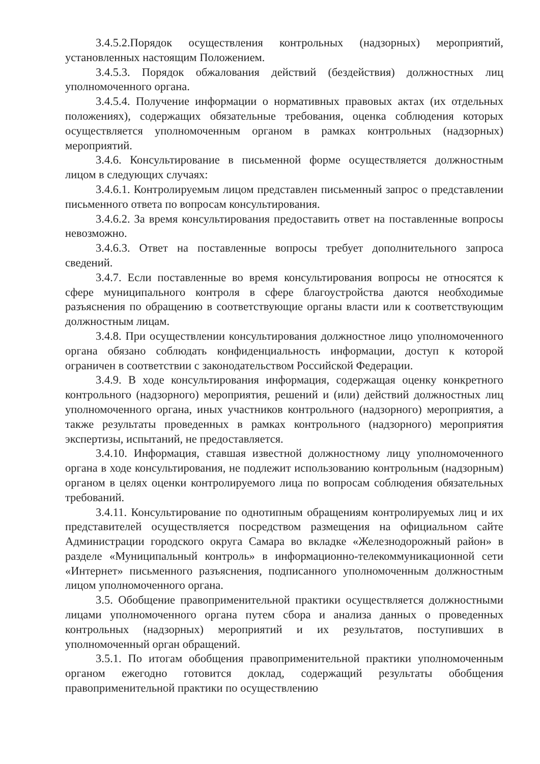3.4.5.2.Порядок осуществления контрольных (надзорных) мероприятий, установленных настоящим Положением.
3.4.5.3. Порядок обжалования действий (бездействия) должностных лиц уполномоченного органа.
3.4.5.4. Получение информации о нормативных правовых актах (их отдельных положениях), содержащих обязательные требования, оценка соблюдения которых осуществляется уполномоченным органом в рамках контрольных (надзорных) мероприятий.
3.4.6. Консультирование в письменной форме осуществляется должностным лицом в следующих случаях:
3.4.6.1. Контролируемым лицом представлен письменный запрос о представлении письменного ответа по вопросам консультирования.
3.4.6.2. За время консультирования предоставить ответ на поставленные вопросы невозможно.
3.4.6.3. Ответ на поставленные вопросы требует дополнительного запроса сведений.
3.4.7. Если поставленные во время консультирования вопросы не относятся к сфере муниципального контроля в сфере благоустройства даются необходимые разъяснения по обращению в соответствующие органы власти или к соответствующим должностным лицам.
3.4.8. При осуществлении консультирования должностное лицо уполномоченного органа обязано соблюдать конфиденциальность информации, доступ к которой ограничен в соответствии с законодательством Российской Федерации.
3.4.9. В ходе консультирования информация, содержащая оценку конкретного контрольного (надзорного) мероприятия, решений и (или) действий должностных лиц уполномоченного органа, иных участников контрольного (надзорного) мероприятия, а также результаты проведенных в рамках контрольного (надзорного) мероприятия экспертизы, испытаний, не предоставляется.
3.4.10. Информация, ставшая известной должностному лицу уполномоченного органа в ходе консультирования, не подлежит использованию контрольным (надзорным) органом в целях оценки контролируемого лица по вопросам соблюдения обязательных требований.
3.4.11. Консультирование по однотипным обращениям контролируемых лиц и их представителей осуществляется посредством размещения на официальном сайте Администрации городского округа Самара во вкладке «Железнодорожный район» в разделе «Муниципальный контроль» в информационно-телекоммуникационной сети «Интернет» письменного разъяснения, подписанного уполномоченным должностным лицом уполномоченного органа.
3.5. Обобщение правоприменительной практики осуществляется должностными лицами уполномоченного органа путем сбора и анализа данных о проведенных контрольных (надзорных) мероприятий и их результатов, поступивших в уполномоченный орган обращений.
3.5.1. По итогам обобщения правоприменительной практики уполномоченным органом ежегодно готовится доклад, содержащий результаты обобщения правоприменительной практики по осуществлению